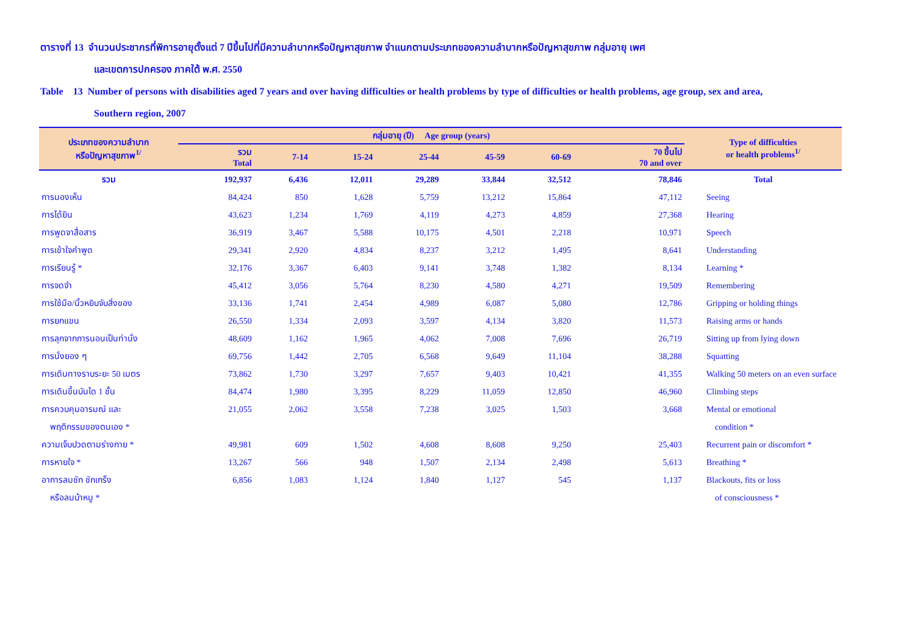ตารางที่ 13 จำนวนประชากรที่พิการอายุตั้งแต่ 7 ปีขึ้นไปที่มีความลำบากหรือปัญหาสุขภาพ จำแนกตามประเภทของความลำบากหรือปัญหาสุขภาพ กลุ่มอายุ เพศ
และเขตการปกครอง ภาคใต้ พ.ศ. 2550
Table 13 Number of persons with disabilities aged 7 years and over having difficulties or health problems by type of difficulties or health problems, age group, sex and area,
Southern region, 2007
| ประเภทของความลำบาก หรือปัญหาสุขภาพ<sup>1/</sup> | กลุ่มอายุ (ปี) Age group (years) | | | | | | | Type of difficulties or health problems<sup>1/</sup> |
| --- | --- | --- | --- | --- | --- | --- | --- | --- |
| | รวม Total | 7-14 | 15-24 | 25-44 | 45-59 | 60-69 | 70 ขึ้นไป 70 and over | |
| รวม | 192,937 | 6,436 | 12,011 | 29,289 | 33,844 | 32,512 | 78,846 | Total |
| การมองเห็น | 84,424 | 850 | 1,628 | 5,759 | 13,212 | 15,864 | 47,112 | Seeing |
| การได้ยิน | 43,623 | 1,234 | 1,769 | 4,119 | 4,273 | 4,859 | 27,368 | Hearing |
| การพูดจาสื่อสาร | 36,919 | 3,467 | 5,588 | 10,175 | 4,501 | 2,218 | 10,971 | Speech |
| การเข้าใจคำพูด | 29,341 | 2,920 | 4,834 | 8,237 | 3,212 | 1,495 | 8,641 | Understanding |
| การเรียนรู้ * | 32,176 | 3,367 | 6,403 | 9,141 | 3,748 | 1,382 | 8,134 | Learning * |
| การจดจำ | 45,412 | 3,056 | 5,764 | 8,230 | 4,580 | 4,271 | 19,509 | Remembering |
| การใช้มือ/นิ้วหยิบจับสิ่งของ | 33,136 | 1,741 | 2,454 | 4,989 | 6,087 | 5,080 | 12,786 | Gripping or holding things |
| การยกแขน | 26,550 | 1,334 | 2,093 | 3,597 | 4,134 | 3,820 | 11,573 | Raising arms or hands |
| การลุกจากการนอนเป็นท่านั่ง | 48,609 | 1,162 | 1,965 | 4,062 | 7,008 | 7,696 | 26,719 | Sitting up from lying down |
| การนั่งยอง ๆ | 69,756 | 1,442 | 2,705 | 6,568 | 9,649 | 11,104 | 38,288 | Squatting |
| การเดินทางราบระยะ 50 เมตร | 73,862 | 1,730 | 3,297 | 7,657 | 9,403 | 10,421 | 41,355 | Walking 50 meters on an even surface |
| การเดินขึ้นบันได 1 ชั้น | 84,474 | 1,980 | 3,395 | 8,229 | 11,059 | 12,850 | 46,960 | Climbing steps |
| การควบคุมอารมณ์ และ | 21,055 | 2,062 | 3,558 | 7,238 | 3,025 | 1,503 | 3,668 | Mental or emotional |
| พฤติกรรมของตนเอง * | | | | | | | | condition * |
| ความเจ็บปวดตามร่างกาย * | 49,981 | 609 | 1,502 | 4,608 | 8,608 | 9,250 | 25,403 | Recurrent pain or discomfort * |
| การหายใจ * | 13,267 | 566 | 948 | 1,507 | 2,134 | 2,498 | 5,613 | Breathing * |
| อาการลมชัก ชักเกร็ง | 6,856 | 1,083 | 1,124 | 1,840 | 1,127 | 545 | 1,137 | Blackouts, fits or loss |
| หรือลมบ้าหมู * | | | | | | | | of consciousness * |